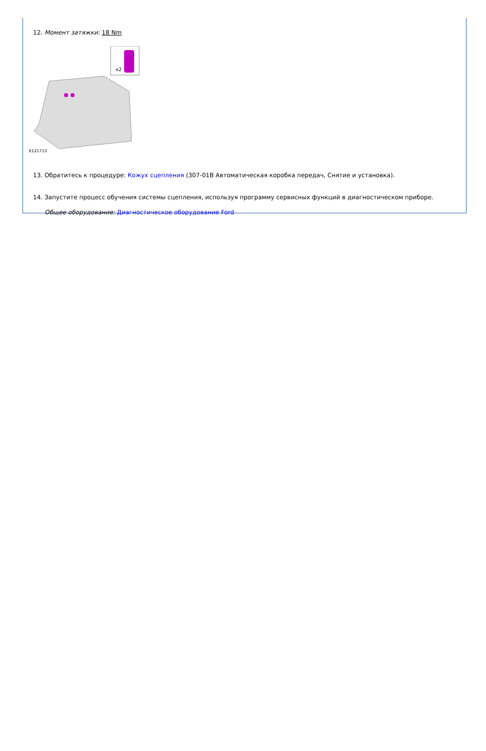12. Момент затяжки: 18 Nm
x2
E121713
13. Обратитесь к процедуре: Кожух сцепления (307-01B Автоматическая коробка передач, Снятие и установка).
14. Запустите процесс обучения системы сцепления, используя программу сервисных функций в диагностическом приборе.
Общее оборудование: Диагностическое оборудование Ford